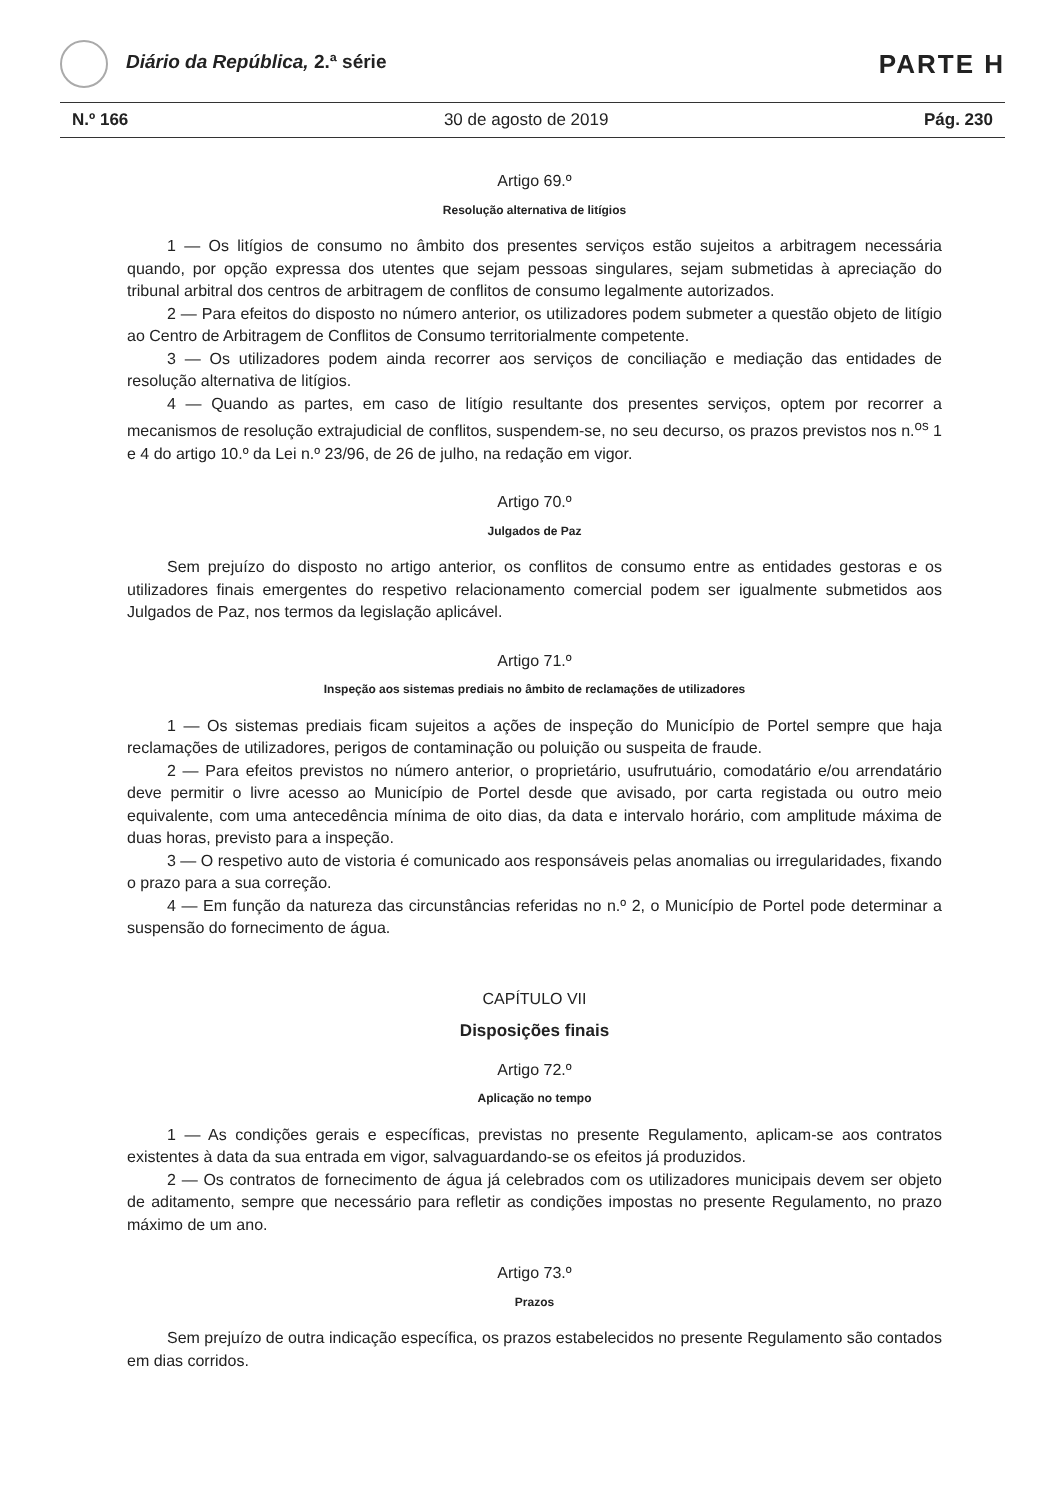Diário da República, 2.ª série
PARTE H
N.º 166 30 de agosto de 2019 Pág. 230
Artigo 69.º
Resolução alternativa de litígios
1 — Os litígios de consumo no âmbito dos presentes serviços estão sujeitos a arbitragem necessária quando, por opção expressa dos utentes que sejam pessoas singulares, sejam submetidas à apreciação do tribunal arbitral dos centros de arbitragem de conflitos de consumo legalmente autorizados.
2 — Para efeitos do disposto no número anterior, os utilizadores podem submeter a questão objeto de litígio ao Centro de Arbitragem de Conflitos de Consumo territorialmente competente.
3 — Os utilizadores podem ainda recorrer aos serviços de conciliação e mediação das entidades de resolução alternativa de litígios.
4 — Quando as partes, em caso de litígio resultante dos presentes serviços, optem por recorrer a mecanismos de resolução extrajudicial de conflitos, suspendem-se, no seu decurso, os prazos previstos nos n.<sup>os</sup> 1 e 4 do artigo 10.º da Lei n.º 23/96, de 26 de julho, na redação em vigor.
Artigo 70.º
Julgados de Paz
Sem prejuízo do disposto no artigo anterior, os conflitos de consumo entre as entidades gestoras e os utilizadores finais emergentes do respetivo relacionamento comercial podem ser igualmente submetidos aos Julgados de Paz, nos termos da legislação aplicável.
Artigo 71.º
Inspeção aos sistemas prediais no âmbito de reclamações de utilizadores
1 — Os sistemas prediais ficam sujeitos a ações de inspeção do Município de Portel sempre que haja reclamações de utilizadores, perigos de contaminação ou poluição ou suspeita de fraude.
2 — Para efeitos previstos no número anterior, o proprietário, usufrutuário, comodatário e/ou arrendatário deve permitir o livre acesso ao Município de Portel desde que avisado, por carta registada ou outro meio equivalente, com uma antecedência mínima de oito dias, da data e intervalo horário, com amplitude máxima de duas horas, previsto para a inspeção.
3 — O respetivo auto de vistoria é comunicado aos responsáveis pelas anomalias ou irregularidades, fixando o prazo para a sua correção.
4 — Em função da natureza das circunstâncias referidas no n.º 2, o Município de Portel pode determinar a suspensão do fornecimento de água.
CAPÍTULO VII
Disposições finais
Artigo 72.º
Aplicação no tempo
1 — As condições gerais e específicas, previstas no presente Regulamento, aplicam-se aos contratos existentes à data da sua entrada em vigor, salvaguardando-se os efeitos já produzidos.
2 — Os contratos de fornecimento de água já celebrados com os utilizadores municipais devem ser objeto de aditamento, sempre que necessário para refletir as condições impostas no presente Regulamento, no prazo máximo de um ano.
Artigo 73.º
Prazos
Sem prejuízo de outra indicação específica, os prazos estabelecidos no presente Regulamento são contados em dias corridos.